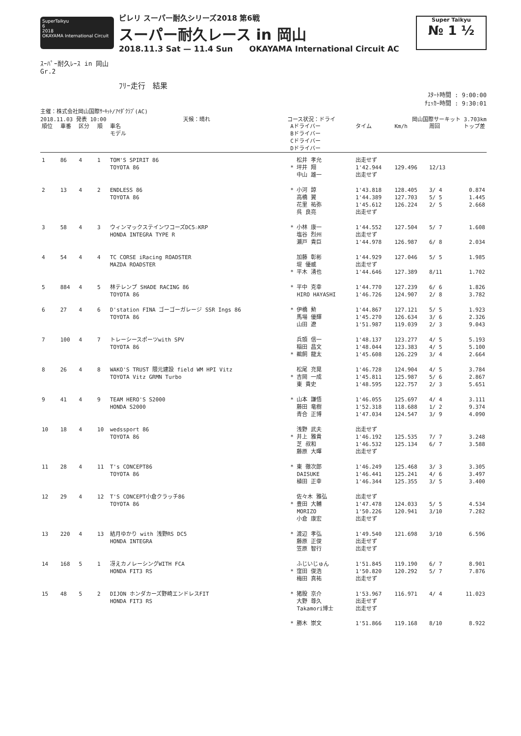SuperTaikyu
6
2018
OKAYAMA International Circuit
ピレリ スーパー耐久シリーズ2018 第6戦
スーパー耐久レース in 岡山
2018.11.3 Sat — 11.4 Sun OKAYAMA International Circuit AC
Super Taikyu
№ 1 ½
ｽｰﾊﾟｰ耐久ﾚｰｽ in 岡山
Gr.2
ﾌﾘｰ走行　結果
ｽﾀｰﾄ時間 : 9:00:00
ﾁｪｯｶｰ時間 : 9:30:01
主催：株式会社岡山国際ｻｰｷｯﾄ/ｱｲﾀﾞｸﾗﾌﾞ(AC)
2018.11.03 発表 10:00 天候：晴れ コース状況：ドライ 岡山国際サーキット 3.703km
| 順位 | 車番 | 区分 | 順 | 車名 モデル | Aドライバー Bドライバー Cドライバー Dドライバー | タイム | Km/h | 周回 | トップ差 |
| --- | --- | --- | --- | --- | --- | --- | --- | --- | --- |
| 1 | 86 | 4 | 1 | TOM'S SPIRIT 86 TOYOTA 86 | 松井 孝允 * 坪井 翔 中山 雄一 | 出走せず 1'42.944 出走せず | 129.496 | 12/13 | |
| 2 | 13 | 4 | 2 | ENDLESS 86 TOYOTA 86 | * 小河 諒 高橋 翼 花里 祐弥 呉 良亮 | 1'43.818 1'44.389 1'45.612 出走せず | 128.405 127.703 126.224 | 3/ 4 5/ 5 2/ 5 | 0.874 1.445 2.668 |
| 3 | 58 | 4 | 3 | ウィンマックステインワコーズDC5☆KRP HONDA INTEGRA TYPE R | * 小林 康一 塩谷 烈州 瀬戸 貴巨 | 1'44.552 出走せず 1'44.978 | 127.504 126.987 | 5/ 7 6/ 8 | 1.608 2.034 |
| 4 | 54 | 4 | 4 | TC CORSE iRacing ROADSTER MAZDA ROADSTER | 加藤 彰彬 堤 優威 * 平木 湧也 | 1'44.929 出走せず 1'44.646 | 127.046 127.389 | 5/ 5 8/11 | 1.985 1.702 |
| 5 | 884 | 4 | 5 | 林テレンプ SHADE RACING 86 TOYOTA 86 | * 平中 克幸 HIRO HAYASHI | 1'44.770 1'46.726 | 127.239 124.907 | 6/ 6 2/ 8 | 1.826 3.782 |
| 6 | 27 | 4 | 6 | D'station FINA ゴーゴーガレージ SSR Ings 86 TOYOTA 86 | * 伊橋 勲 馬場 優輝 山田 遼 | 1'44.867 1'45.270 1'51.987 | 127.121 126.634 119.039 | 5/ 5 3/ 6 2/ 3 | 1.923 2.326 9.043 |
| 7 | 100 | 4 | 7 | トレーシースポーツwith SPV TOYOTA 86 | 兵頭 信一 稲田 昌文 * 鵜飼 龍太 | 1'48.137 1'48.044 1'45.608 | 123.277 123.383 126.229 | 4/ 5 4/ 5 3/ 4 | 5.193 5.100 2.664 |
| 8 | 26 | 4 | 8 | WAKO'S TRUST 隈元建設 field WM HPI Vitz TOYOTA Vitz GRMN Turbo | 松尾 充晃 * 吉岡 一成 東 貴史 | 1'46.728 1'45.811 1'48.595 | 124.904 125.987 122.757 | 4/ 5 5/ 6 2/ 3 | 3.784 2.867 5.651 |
| 9 | 41 | 4 | 9 | TEAM HERO'S S2000 HONDA S2000 | * 山本 謙悟 藤田 竜樹 青合 正博 | 1'46.055 1'52.318 1'47.034 | 125.697 118.688 124.547 | 4/ 4 1/ 2 3/ 9 | 3.111 9.374 4.090 |
| 10 | 18 | 4 | 10 | wedssport 86 TOYOTA 86 | 浅野 武夫 * 井上 雅貴 芝 叔和 藤原 大暉 | 出走せず 1'46.192 1'46.532 出走せず | 125.535 125.134 | 7/ 7 6/ 7 | 3.248 3.588 |
| 11 | 28 | 4 | 11 | T's CONCEPT86 TOYOTA 86 | * 東 徹次郎 DAISUKE 植田 正幸 | 1'46.249 1'46.441 1'46.344 | 125.468 125.241 125.355 | 3/ 3 4/ 6 3/ 5 | 3.305 3.497 3.400 |
| 12 | 29 | 4 | 12 | T'S CONCEPT小倉クラッチ86 TOYOTA 86 | 佐々木 雅弘 * 豊田 大輔 MORIZO 小倉 康宏 | 出走せず 1'47.478 1'50.226 出走せず | 124.033 120.941 | 5/ 5 3/10 | 4.534 7.282 |
| 13 | 220 | 4 | 13 | 結月ゆかり with 浅野RS DC5 HONDA INTEGRA | * 渡辺 孝弘 藤原 正俊 笠原 智行 | 1'49.540 出走せず 出走せず | 121.698 | 3/10 | 6.596 |
| 14 | 168 | 5 | 1 | 冴えカノレーシングWITH FCA HONDA FIT3 RS | ふじいじゅん * 窪田 俊浩 梅田 真祐 | 1'51.845 1'50.820 出走せず | 119.190 120.292 | 6/ 7 5/ 7 | 8.901 7.876 |
| 15 | 48 | 5 | 2 | DIJON ホンダカーズ野崎エンドレスFIT HONDA FIT3 RS | * 猪股 京介 大野 尊久 Takamori博士 * 勝木 崇文 | 1'53.967 出走せず 出走せず 1'51.866 | 116.971 119.168 | 4/ 4 8/10 | 11.023 8.922 |